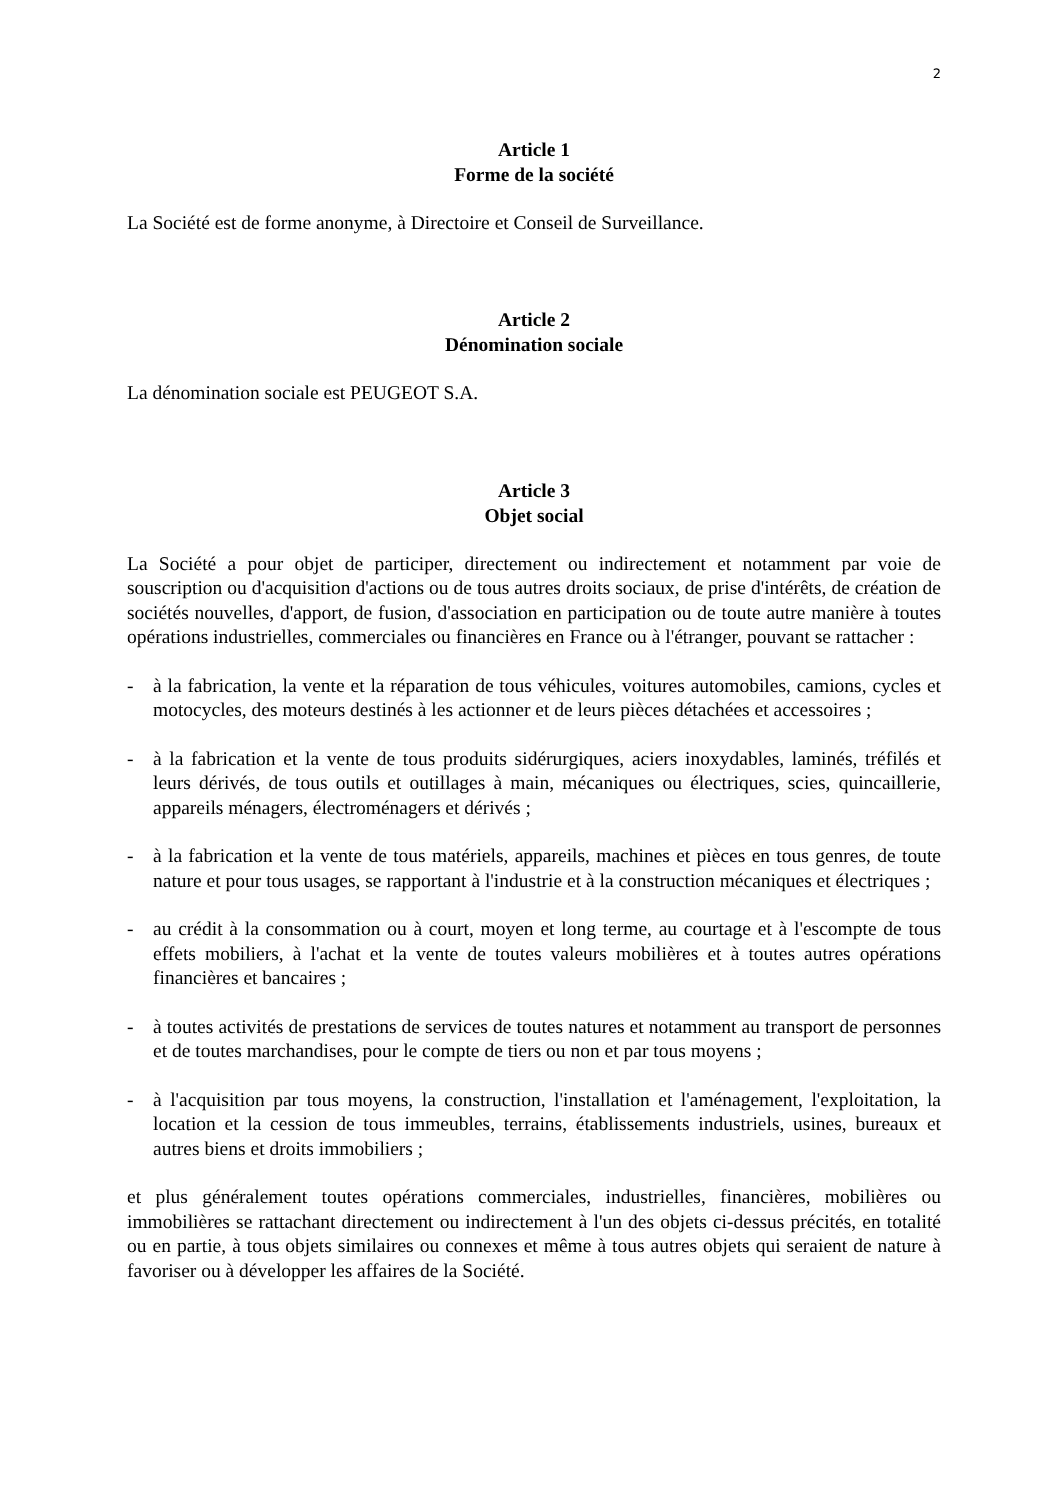2
Article 1
Forme de la société
La Société est de forme anonyme, à Directoire et Conseil de Surveillance.
Article 2
Dénomination sociale
La dénomination sociale est PEUGEOT S.A.
Article 3
Objet social
La Société a pour objet de participer, directement ou indirectement et notamment par voie de souscription ou d'acquisition d'actions ou de tous autres droits sociaux, de prise d'intérêts, de création de sociétés nouvelles, d'apport, de fusion, d'association en participation ou de toute autre manière à toutes opérations industrielles, commerciales ou financières en France ou à l'étranger, pouvant se rattacher :
- à la fabrication, la vente et la réparation de tous véhicules, voitures automobiles, camions, cycles et motocycles, des moteurs destinés à les actionner et de leurs pièces détachées et accessoires ;
- à la fabrication et la vente de tous produits sidérurgiques, aciers inoxydables, laminés, tréfilés et leurs dérivés, de tous outils et outillages à main, mécaniques ou électriques, scies, quincaillerie, appareils ménagers, électroménagers et dérivés ;
- à la fabrication et la vente de tous matériels, appareils, machines et pièces en tous genres, de toute nature et pour tous usages, se rapportant à l'industrie et à la construction mécaniques et électriques ;
- au crédit à la consommation ou à court, moyen et long terme, au courtage et à l'escompte de tous effets mobiliers, à l'achat et la vente de toutes valeurs mobilières et à toutes autres opérations financières et bancaires ;
- à toutes activités de prestations de services de toutes natures et notamment au transport de personnes et de toutes marchandises, pour le compte de tiers ou non et par tous moyens ;
- à l'acquisition par tous moyens, la construction, l'installation et l'aménagement, l'exploitation, la location et la cession de tous immeubles, terrains, établissements industriels, usines, bureaux et autres biens et droits immobiliers ;
et plus généralement toutes opérations commerciales, industrielles, financières, mobilières ou immobilières se rattachant directement ou indirectement à l'un des objets ci-dessus précités, en totalité ou en partie, à tous objets similaires ou connexes et même à tous autres objets qui seraient de nature à favoriser ou à développer les affaires de la Société.